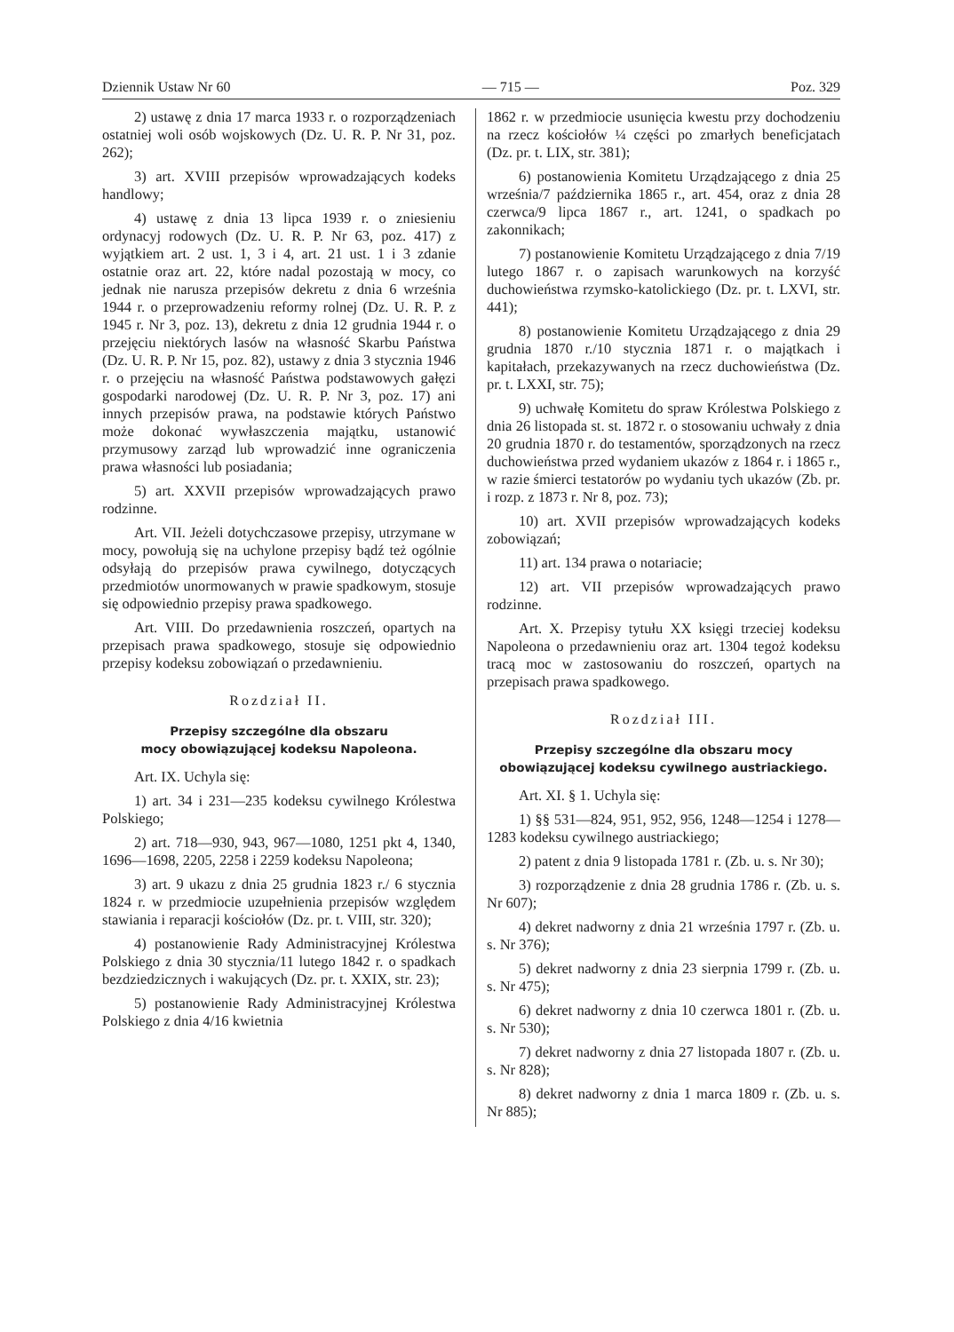Dziennik Ustaw Nr 60 — 715 — Poz. 329
2) ustawę z dnia 17 marca 1933 r. o rozporządzeniach ostatniej woli osób wojskowych (Dz. U. R. P. Nr 31, poz. 262);
3) art. XVIII przepisów wprowadzających kodeks handlowy;
4) ustawę z dnia 13 lipca 1939 r. o zniesieniu ordynacyj rodowych (Dz. U. R. P. Nr 63, poz. 417) z wyjątkiem art. 2 ust. 1, 3 i 4, art. 21 ust. 1 i 3 zdanie ostatnie oraz art. 22, które nadal pozostają w mocy, co jednak nie narusza przepisów dekretu z dnia 6 września 1944 r. o przeprowadzeniu reformy rolnej (Dz. U. R. P. z 1945 r. Nr 3, poz. 13), dekretu z dnia 12 grudnia 1944 r. o przejęciu niektórych lasów na własność Skarbu Państwa (Dz. U. R. P. Nr 15, poz. 82), ustawy z dnia 3 stycznia 1946 r. o przejęciu na własność Państwa podstawowych gałęzi gospodarki narodowej (Dz. U. R. P. Nr 3, poz. 17) ani innych przepisów prawa, na podstawie których Państwo może dokonać wywłaszczenia majątku, ustanowić przymusowy zarząd lub wprowadzić inne ograniczenia prawa własności lub posiadania;
5) art. XXVII przepisów wprowadzających prawo rodzinne.
Art. VII. Jeżeli dotychczasowe przepisy, utrzymane w mocy, powołują się na uchylone przepisy bądź też ogólnie odsyłają do przepisów prawa cywilnego, dotyczących przedmiotów unormowanych w prawie spadkowym, stosuje się odpowiednio przepisy prawa spadkowego.
Art. VIII. Do przedawnienia roszczeń, opartych na przepisach prawa spadkowego, stosuje się odpowiednio przepisy kodeksu zobowiązań o przedawnieniu.
Rozdział II.
Przepisy szczególne dla obszaru
mocy obowiązującej kodeksu Napoleona.
Art. IX. Uchyla się:
1) art. 34 i 231—235 kodeksu cywilnego Królestwa Polskiego;
2) art. 718—930, 943, 967—1080, 1251 pkt 4, 1340, 1696—1698, 2205, 2258 i 2259 kodeksu Napoleona;
3) art. 9 ukazu z dnia 25 grudnia 1823 r./ 6 stycznia 1824 r. w przedmiocie uzupełnienia przepisów względem stawiania i reparacji kościołów (Dz. pr. t. VIII, str. 320);
4) postanowienie Rady Administracyjnej Królestwa Polskiego z dnia 30 stycznia/11 lutego 1842 r. o spadkach bezdziedzicznych i wakujących (Dz. pr. t. XXIX, str. 23);
5) postanowienie Rady Administracyjnej Królestwa Polskiego z dnia 4/16 kwietnia
1862 r. w przedmiocie usunięcia kwestu przy dochodzeniu na rzecz kościołów ¼ części po zmarłych beneficjatach (Dz. pr. t. LIX, str. 381);
6) postanowienia Komitetu Urządzającego z dnia 25 września/7 października 1865 r., art. 454, oraz z dnia 28 czerwca/9 lipca 1867 r., art. 1241, o spadkach po zakonnikach;
7) postanowienie Komitetu Urządzającego z dnia 7/19 lutego 1867 r. o zapisach warunkowych na korzyść duchowieństwa rzymsko-katolickiego (Dz. pr. t. LXVI, str. 441);
8) postanowienie Komitetu Urządzającego z dnia 29 grudnia 1870 r./10 stycznia 1871 r. o majątkach i kapitałach, przekazywanych na rzecz duchowieństwa (Dz. pr. t. LXXI, str. 75);
9) uchwałę Komitetu do spraw Królestwa Polskiego z dnia 26 listopada st. st. 1872 r. o stosowaniu uchwały z dnia 20 grudnia 1870 r. do testamentów, sporządzonych na rzecz duchowieństwa przed wydaniem ukazów z 1864 r. i 1865 r., w razie śmierci testatorów po wydaniu tych ukazów (Zb. pr. i rozp. z 1873 r. Nr 8, poz. 73);
10) art. XVII przepisów wprowadzających kodeks zobowiązań;
11) art. 134 prawa o notariacie;
12) art. VII przepisów wprowadzających prawo rodzinne.
Art. X. Przepisy tytułu XX księgi trzeciej kodeksu Napoleona o przedawnieniu oraz art. 1304 tegoż kodeksu tracą moc w zastosowaniu do roszczeń, opartych na przepisach prawa spadkowego.
Rozdział III.
Przepisy szczególne dla obszaru mocy obowiązującej kodeksu cywilnego austriackiego.
Art. XI. § 1. Uchyla się:
1) §§ 531—824, 951, 952, 956, 1248—1254 i 1278—1283 kodeksu cywilnego austriackiego;
2) patent z dnia 9 listopada 1781 r. (Zb. u. s. Nr 30);
3) rozporządzenie z dnia 28 grudnia 1786 r. (Zb. u. s. Nr 607);
4) dekret nadworny z dnia 21 września 1797 r. (Zb. u. s. Nr 376);
5) dekret nadworny z dnia 23 sierpnia 1799 r. (Zb. u. s. Nr 475);
6) dekret nadworny z dnia 10 czerwca 1801 r. (Zb. u. s. Nr 530);
7) dekret nadworny z dnia 27 listopada 1807 r. (Zb. u. s. Nr 828);
8) dekret nadworny z dnia 1 marca 1809 r. (Zb. u. s. Nr 885);